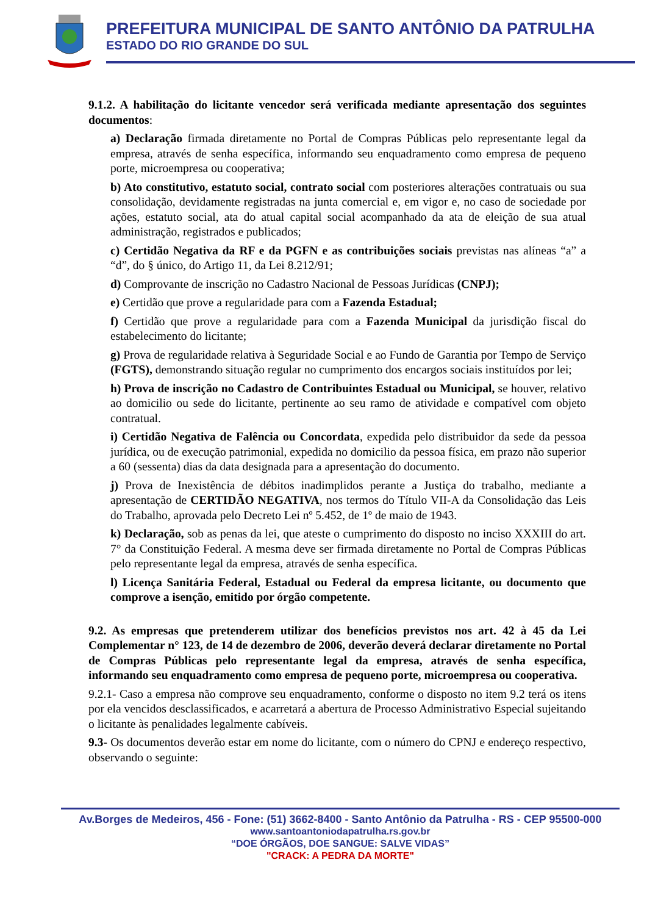PREFEITURA MUNICIPAL DE SANTO ANTÔNIO DA PATRULHA
ESTADO DO RIO GRANDE DO SUL
9.1.2. A habilitação do licitante vencedor será verificada mediante apresentação dos seguintes documentos:
a) Declaração firmada diretamente no Portal de Compras Públicas pelo representante legal da empresa, através de senha específica, informando seu enquadramento como empresa de pequeno porte, microempresa ou cooperativa;
b) Ato constitutivo, estatuto social, contrato social com posteriores alterações contratuais ou sua consolidação, devidamente registradas na junta comercial e, em vigor e, no caso de sociedade por ações, estatuto social, ata do atual capital social acompanhado da ata de eleição de sua atual administração, registrados e publicados;
c) Certidão Negativa da RF e da PGFN e as contribuições sociais previstas nas alíneas “a” a “d”, do § único, do Artigo 11, da Lei 8.212/91;
d) Comprovante de inscrição no Cadastro Nacional de Pessoas Jurídicas (CNPJ);
e) Certidão que prove a regularidade para com a Fazenda Estadual;
f) Certidão que prove a regularidade para com a Fazenda Municipal da jurisdição fiscal do estabelecimento do licitante;
g) Prova de regularidade relativa à Seguridade Social e ao Fundo de Garantia por Tempo de Serviço (FGTS), demonstrando situação regular no cumprimento dos encargos sociais instituídos por lei;
h) Prova de inscrição no Cadastro de Contribuintes Estadual ou Municipal, se houver, relativo ao domicilio ou sede do licitante, pertinente ao seu ramo de atividade e compatível com objeto contratual.
i) Certidão Negativa de Falência ou Concordata, expedida pelo distribuidor da sede da pessoa jurídica, ou de execução patrimonial, expedida no domicilio da pessoa física, em prazo não superior a 60 (sessenta) dias da data designada para a apresentação do documento.
j) Prova de Inexistência de débitos inadimplidos perante a Justiça do trabalho, mediante a apresentação de CERTIDÃO NEGATIVA, nos termos do Título VII-A da Consolidação das Leis do Trabalho, aprovada pelo Decreto Lei nº 5.452, de 1º de maio de 1943.
k) Declaração, sob as penas da lei, que ateste o cumprimento do disposto no inciso XXXIII do art. 7° da Constituição Federal. A mesma deve ser firmada diretamente no Portal de Compras Públicas pelo representante legal da empresa, através de senha específica.
l) Licença Sanitária Federal, Estadual ou Federal da empresa licitante, ou documento que comprove a isenção, emitido por órgão competente.
9.2. As empresas que pretenderem utilizar dos benefícios previstos nos art. 42 à 45 da Lei Complementar n° 123, de 14 de dezembro de 2006, deverão deverá declarar diretamente no Portal de Compras Públicas pelo representante legal da empresa, através de senha específica, informando seu enquadramento como empresa de pequeno porte, microempresa ou cooperativa.
9.2.1- Caso a empresa não comprove seu enquadramento, conforme o disposto no item 9.2 terá os itens por ela vencidos desclassificados, e acarretará a abertura de Processo Administrativo Especial sujeitando o licitante às penalidades legalmente cabíveis.
9.3- Os documentos deverão estar em nome do licitante, com o número do CPNJ e endereço respectivo, observando o seguinte:
Av.Borges de Medeiros, 456 - Fone: (51) 3662-8400 - Santo Antônio da Patrulha - RS - CEP 95500-000
www.santoantoniodapatrulha.rs.gov.br
“DOE ÓRGÃOS, DOE SANGUE: SALVE VIDAS”
"CRACK: A PEDRA DA MORTE"